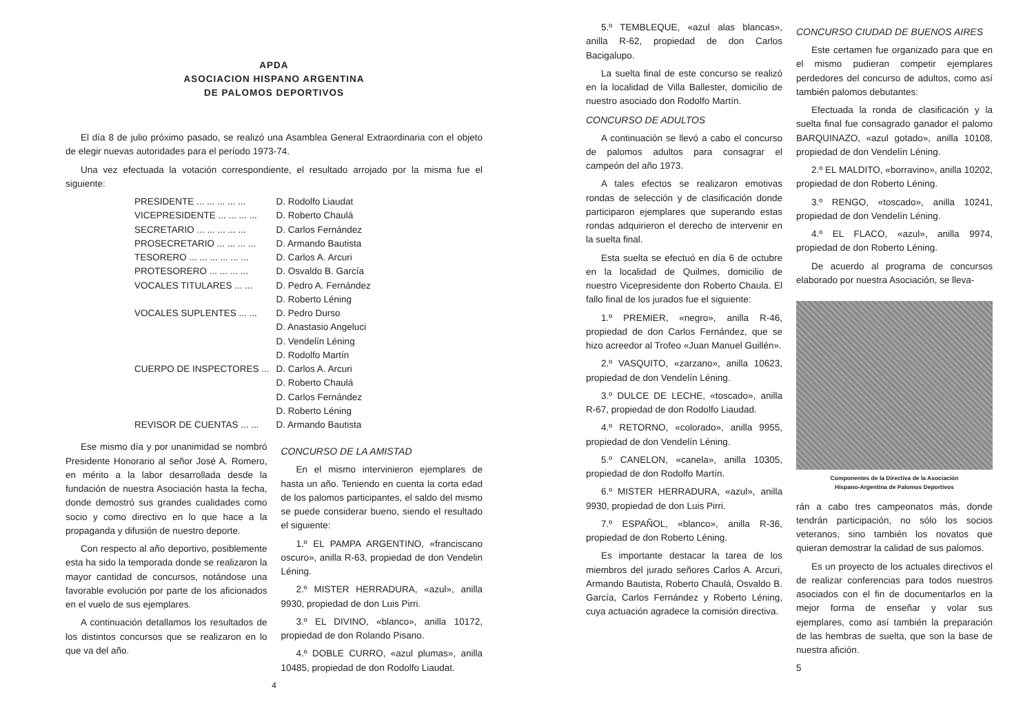APDA
ASOCIACION HISPANO ARGENTINA
DE PALOMOS DEPORTIVOS
El día 8 de julio próximo pasado, se realizó una Asamblea General Extraordinaria con el objeto de elegir nuevas autoridades para el período 1973-74.
Una vez efectuada la votación correspondiente, el resultado arrojado por la misma fue el siguiente:
| PRESIDENTE ... ... ... ... ... | D. Rodolfo Liaudat |
| VICEPRESIDENTE ... ... ... ... | D. Roberto Chaulá |
| SECRETARIO ... ... ... ... ... | D. Carlos Fernández |
| PROSECRETARIO ... ... ... ... | D. Armando Bautista |
| TESORERO ... ... ... ... ... ... | D. Carlos A. Arcuri |
| PROTESORERO ... ... ... ... | D. Osvaldo B. García |
| VOCALES TITULARES ... ... | D. Pedro A. Fernández D. Roberto Léning |
| VOCALES SUPLENTES ... ... | D. Pedro Durso D. Anastasio Angeluci D. Vendelín Léning D. Rodolfo Martín |
| CUERPO DE INSPECTORES ... | D. Carlos A. Arcuri D. Roberto Chaulá D. Carlos Fernández D. Roberto Léning |
| REVISOR DE CUENTAS ... ... | D. Armando Bautista |
Ese mismo día y por unanimidad se nombró Presidente Honorario al señor José A. Romero, en mérito a la labor desarrollada desde la fundación de nuestra Asociación hasta la fecha, donde demostró sus grandes cualidades como socio y como directivo en lo que hace a la propaganda y difusión de nuestro deporte.
Con respecto al año deportivo, posiblemente esta ha sido la temporada donde se realizaron la mayor cantidad de concursos, notándose una favorable evolución por parte de los aficionados en el vuelo de sus ejemplares.
A continuación detallamos los resultados de los distintos concursos que se realizaron en lo que va del año.
CONCURSO DE LA AMISTAD
En el mismo intervinieron ejemplares de hasta un año. Teniendo en cuenta la corta edad de los palomos participantes, el saldo del mismo se puede considerar bueno, siendo el resultado el siguiente:
1.º EL PAMPA ARGENTINO, «franciscano oscuro», anilla R-63, propiedad de don Vendelin Léning.
2.º MISTER HERRADURA, «azul», anilla 9930, propiedad de don Luis Pirri.
3.º EL DIVINO, «blanco», anilla 10172, propiedad de don Rolando Pisano.
4.º DOBLE CURRO, «azul plumas», anilla 10485, propiedad de don Rodolfo Liaudat.
4
5.º TEMBLEQUE, «azul alas blancas», anilla R-62, propiedad de don Carlos Bacigalupo.
La suelta final de este concurso se realizó en la localidad de Villa Ballester, domicilio de nuestro asociado don Rodolfo Martín.
CONCURSO DE ADULTOS
A continuación se llevó a cabo el concurso de palomos adultos para consagrar el campeón del año 1973.
A tales efectos se realizaron emotivas rondas de selección y de clasificación donde participaron ejemplares que superando estas rondas adquirieron el derecho de intervenir en la suelta final.
Esta suelta se efectuó en día 6 de octubre en la localidad de Quilmes, domicilio de nuestro Vicepresidente don Roberto Chaula. El fallo final de los jurados fue el siguiente:
1.º PREMIER, «negro», anilla R-46, propiedad de don Carlos Fernández, que se hizo acreedor al Trofeo «Juan Manuel Guillén».
2.º VASQUITO, «zarzano», anilla 10623, propiedad de don Vendelín Léning.
3.º DULCE DE LECHE, «toscado», anilla R-67, propiedad de don Rodolfo Liaudad.
4.º RETORNO, «colorado», anilla 9955, propiedad de don Vendelín Léning.
5.º CANELON, «canela», anilla 10305, propiedad de don Rodolfo Martín.
6.º MISTER HERRADURA, «azul», anilla 9930, propiedad de don Luis Pirri.
7.º ESPAÑOL, «blanco», anilla R-36, propiedad de don Roberto Léning.
Es importante destacar la tarea de los miembros del jurado señores Carlos A. Arcuri, Armando Bautista, Roberto Chaulá, Osvaldo B. García, Carlos Fernández y Roberto Léning, cuya actuación agradece la comisión directiva.
CONCURSO CIUDAD DE BUENOS AIRES
Este certamen fue organizado para que en el mismo pudieran competir ejemplares perdedores del concurso de adultos, como así también palomos debutantes:
Efectuada la ronda de clasificación y la suelta final fue consagrado ganador el palomo BARQUINAZO, «azul gotado», anilla 10108, propiedad de don Vendelín Léning.
2.º EL MALDITO, «borravino», anilla 10202, propiedad de don Roberto Léning.
3.º RENGO, «toscado», anilla 10241, propiedad de don Vendelín Léning.
4.º EL FLACO, «azul», anilla 9974, propiedad de don Roberto Léning.
De acuerdo al programa de concursos elaborado por nuestra Asociación, se lleva-
Componentes de la Directiva de la Asociación
Hispano-Argentina de Palomos Deportivos
rán a cabo tres campeonatos más, donde tendrán participación, no sólo los socios veteranos, sino también los novatos que quieran demostrar la calidad de sus palomos.
Es un proyecto de los actuales directivos el de realizar conferencias para todos nuestros asociados con el fin de documentarlos en la mejor forma de enseñar y volar sus ejemplares, como así también la preparación de las hembras de suelta, que son la base de nuestra afición.
5